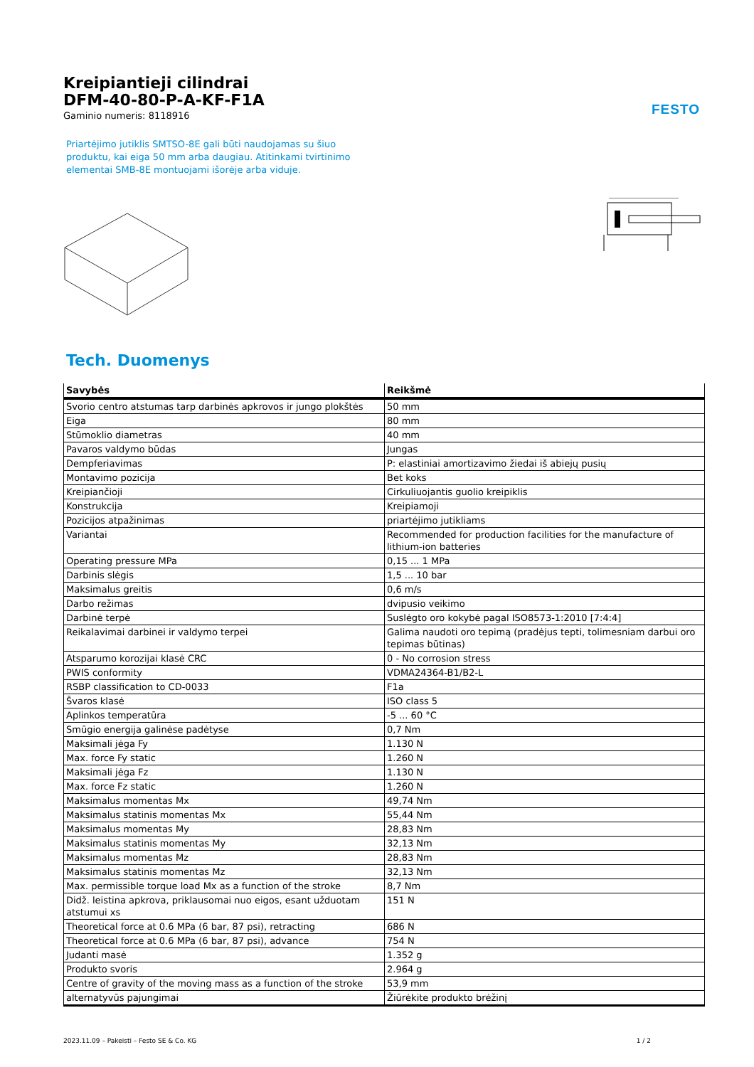FESTO
Kreipiantieji cilindrai
DFM-40-80-P-A-KF-F1A
Gaminio numeris: 8118916
Priartėjimo jutiklis SMTSO-8E gali būti naudojamas su šiuo produktu, kai eiga 50 mm arba daugiau. Atitinkami tvirtinimo elementai SMB-8E montuojami išorėje arba viduje.
Tech. Duomenys
| Savybės | Reikšmė |
| --- | --- |
| Svorio centro atstumas tarp darbinės apkrovos ir jungo plokštės | 50 mm |
| Eiga | 80 mm |
| Stūmoklio diametras | 40 mm |
| Pavaros valdymo būdas | Jungas |
| Dempferiavimas | P: elastiniai amortizavimo žiedai iš abiejų pusių |
| Montavimo pozicija | Bet koks |
| Kreipiančioji | Cirkuliuojantis guolio kreipiklis |
| Konstrukcija | Kreipiamoji |
| Pozicijos atpažinimas | priartėjimo jutikliams |
| Variantai | Recommended for production facilities for the manufacture of lithium-ion batteries |
| Operating pressure MPa | 0,15 ... 1 MPa |
| Darbinis slėgis | 1,5 ... 10 bar |
| Maksimalus greitis | 0,6 m/s |
| Darbo režimas | dvipusio veikimo |
| Darbinė terpė | Suslėgto oro kokybė pagal ISO8573-1:2010 [7:4:4] |
| Reikalavimai darbinei ir valdymo terpei | Galima naudoti oro tepimą (pradėjus tepti, tolimesniam darbui oro tepimas būtinas) |
| Atsparumo korozijai klasė CRC | 0 - No corrosion stress |
| PWIS conformity | VDMA24364-B1/B2-L |
| RSBP classification to CD-0033 | F1a |
| Švaros klasė | ISO class 5 |
| Aplinkos temperatūra | -5 ... 60 °C |
| Smūgio energija galinėse padėtyse | 0,7 Nm |
| Maksimali jėga Fy | 1.130 N |
| Max. force Fy static | 1.260 N |
| Maksimali jėga Fz | 1.130 N |
| Max. force Fz static | 1.260 N |
| Maksimalus momentas Mx | 49,74 Nm |
| Maksimalus statinis momentas Mx | 55,44 Nm |
| Maksimalus momentas My | 28,83 Nm |
| Maksimalus statinis momentas My | 32,13 Nm |
| Maksimalus momentas Mz | 28,83 Nm |
| Maksimalus statinis momentas Mz | 32,13 Nm |
| Max. permissible torque load Mx as a function of the stroke | 8,7 Nm |
| Didž. leistina apkrova, priklausomai nuo eigos, esant užduotam atstumui xs | 151 N |
| Theoretical force at 0.6 MPa (6 bar, 87 psi), retracting | 686 N |
| Theoretical force at 0.6 MPa (6 bar, 87 psi), advance | 754 N |
| Judanti masė | 1.352 g |
| Produkto svoris | 2.964 g |
| Centre of gravity of the moving mass as a function of the stroke | 53,9 mm |
| alternatyvūs pajungimai | Žiūrėkite produkto brėžinį |
2023.11.09 – Pakeisti – Festo SE & Co. KG 1 / 2